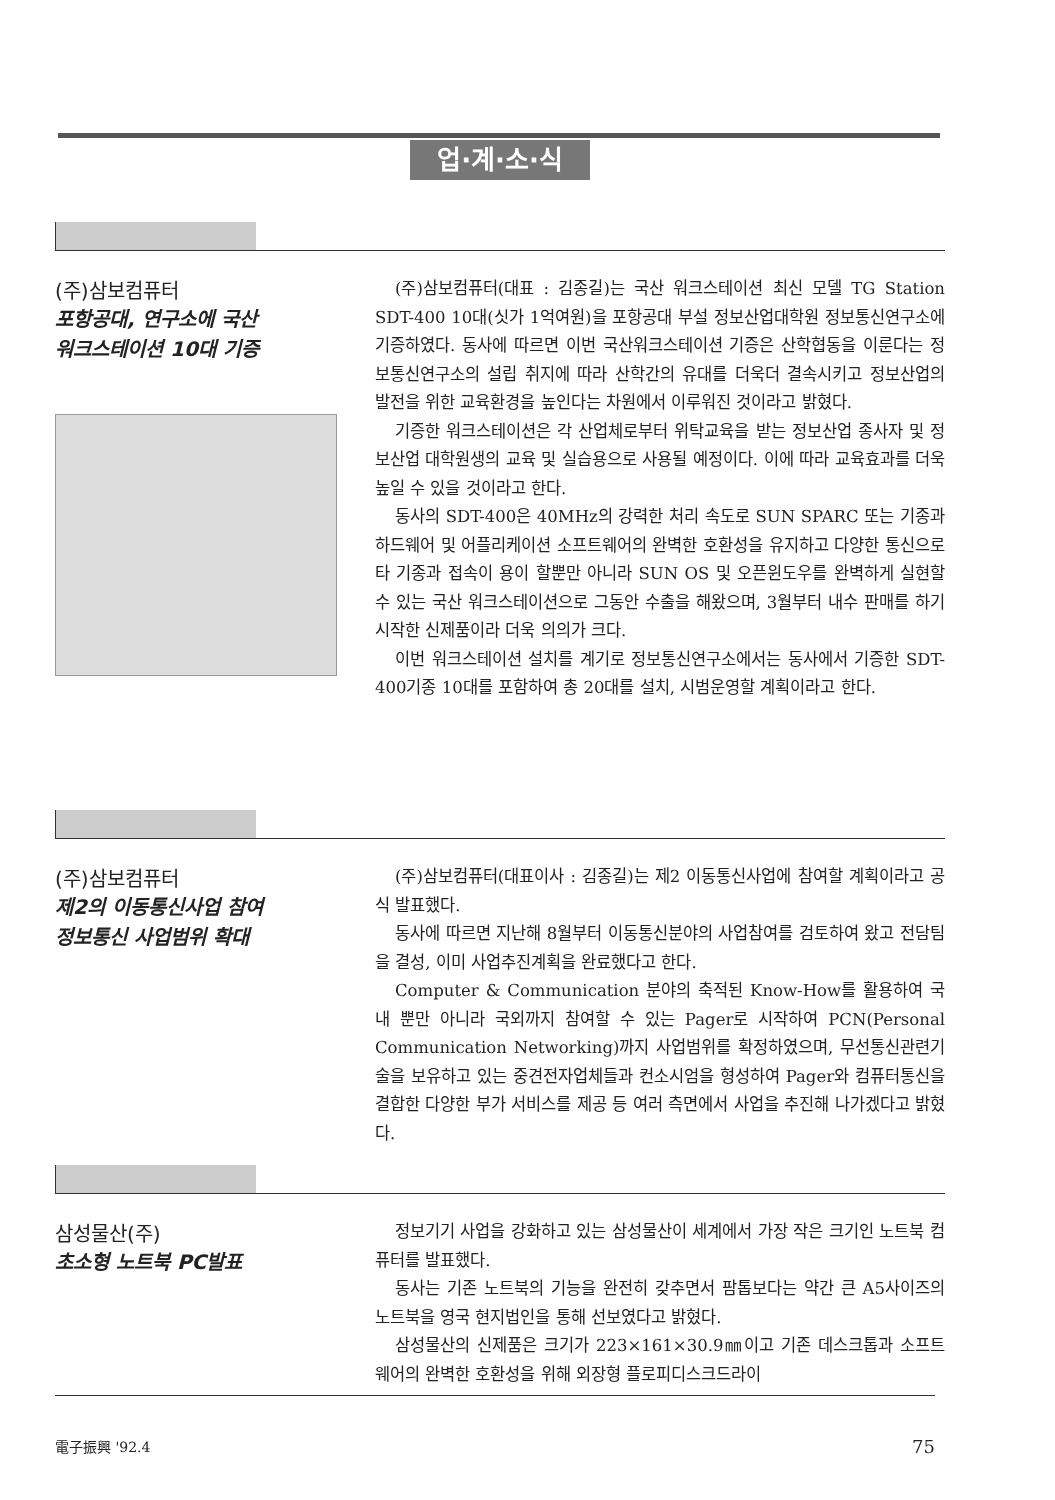업·계·소·식
(주)삼보컴퓨터
포항공대, 연구소에 국산
워크스테이션 10대 기증
(주)삼보컴퓨터(대표 : 김종길)는 국산 워크스테이션 최신 모델 TG Station SDT-400 10대(싯가 1억여원)을 포항공대 부설 정보산업대학원 정보통신연구소에 기증하였다. 동사에 따르면 이번 국산워크스테이션 기증은 산학협동을 이룬다는 정보통신연구소의 설립 취지에 따라 산학간의 유대를 더욱더 결속시키고 정보산업의 발전을 위한 교육환경을 높인다는 차원에서 이루워진 것이라고 밝혔다.
기증한 워크스테이션은 각 산업체로부터 위탁교육을 받는 정보산업 종사자 및 정보산업 대학원생의 교육 및 실습용으로 사용될 예정이다. 이에 따라 교육효과를 더욱 높일 수 있을 것이라고 한다.
동사의 SDT-400은 40MHz의 강력한 처리 속도로 SUN SPARC 또는 기종과 하드웨어 및 어플리케이션 소프트웨어의 완벽한 호환성을 유지하고 다양한 통신으로 타 기종과 접속이 용이 할뿐만 아니라 SUN OS 및 오픈윈도우를 완벽하게 실현할 수 있는 국산 워크스테이션으로 그동안 수출을 해왔으며, 3월부터 내수 판매를 하기 시작한 신제품이라 더욱 의의가 크다.
이번 워크스테이션 설치를 계기로 정보통신연구소에서는 동사에서 기증한 SDT-400기종 10대를 포함하여 총 20대를 설치, 시범운영할 계획이라고 한다.
(주)삼보컴퓨터
제2의 이동통신사업 참여
정보통신 사업범위 확대
(주)삼보컴퓨터(대표이사 : 김종길)는 제2 이동통신사업에 참여할 계획이라고 공식 발표했다.
동사에 따르면 지난해 8월부터 이동통신분야의 사업참여를 검토하여 왔고 전담팀을 결성, 이미 사업추진계획을 완료했다고 한다.
Computer & Communication 분야의 축적된 Know-How를 활용하여 국내 뿐만 아니라 국외까지 참여할 수 있는 Pager로 시작하여 PCN(Personal Communication Networking)까지 사업범위를 확정하였으며, 무선통신관련기술을 보유하고 있는 중견전자업체들과 컨소시엄을 형성하여 Pager와 컴퓨터통신을 결합한 다양한 부가 서비스를 제공 등 여러 측면에서 사업을 추진해 나가겠다고 밝혔다.
삼성물산(주)
초소형 노트북 PC발표
정보기기 사업을 강화하고 있는 삼성물산이 세계에서 가장 작은 크기인 노트북 컴퓨터를 발표했다.
동사는 기존 노트북의 기능을 완전히 갖추면서 팜톱보다는 약간 큰 A5사이즈의 노트북을 영국 현지법인을 통해 선보였다고 밝혔다.
삼성물산의 신제품은 크기가 223×161×30.9㎜이고 기존 데스크톱과 소프트웨어의 완벽한 호환성을 위해 외장형 플로피디스크드라이
電子振興 '92.4 75